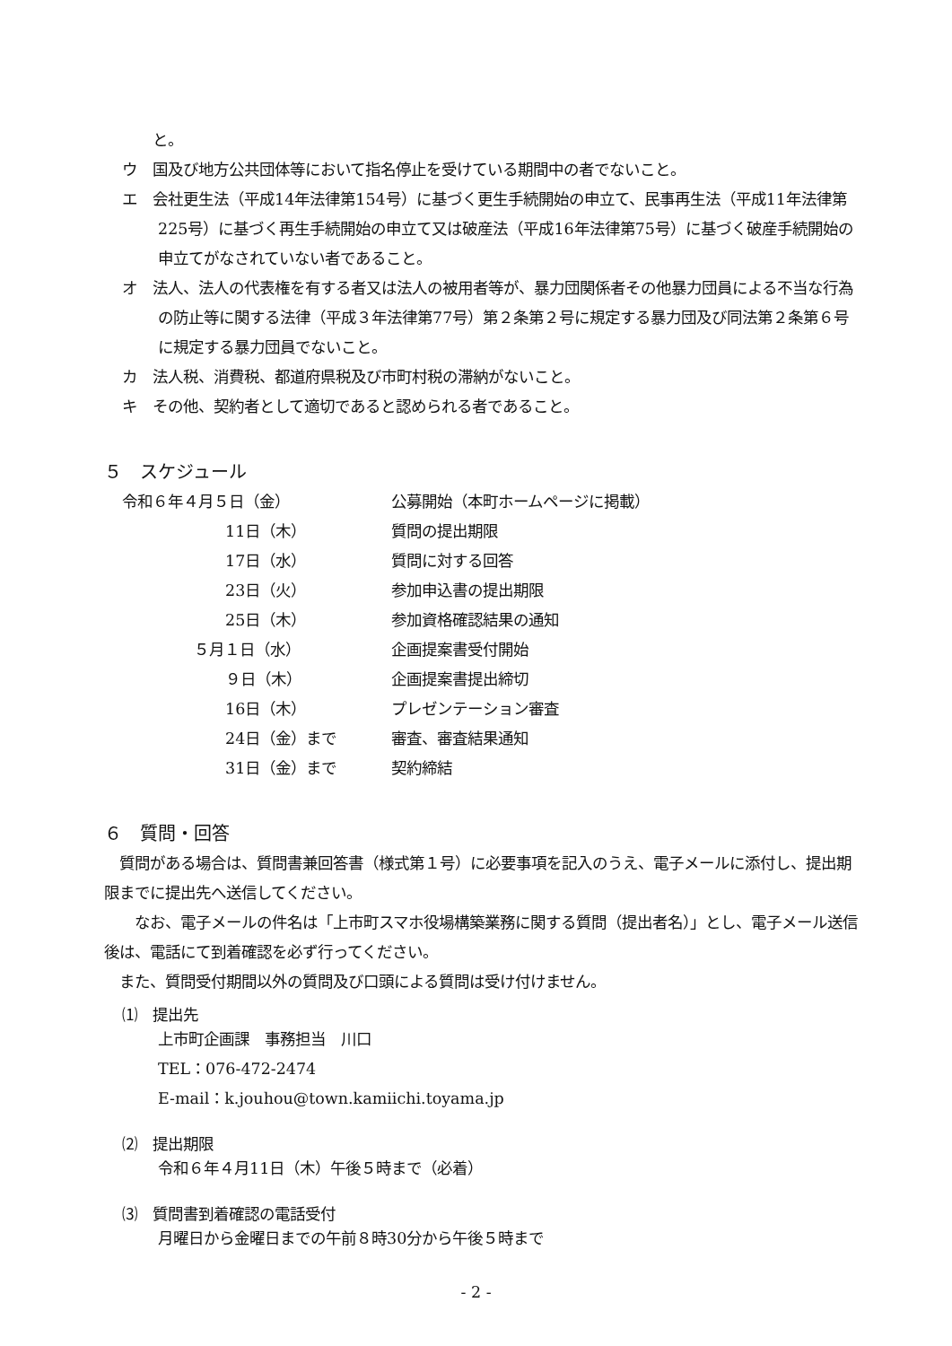と。
ウ　国及び地方公共団体等において指名停止を受けている期間中の者でないこと。
エ　会社更生法（平成14年法律第154号）に基づく更生手続開始の申立て、民事再生法（平成11年法律第225号）に基づく再生手続開始の申立て又は破産法（平成16年法律第75号）に基づく破産手続開始の申立てがなされていない者であること。
オ　法人、法人の代表権を有する者又は法人の被用者等が、暴力団関係者その他暴力団員による不当な行為の防止等に関する法律（平成３年法律第77号）第２条第２号に規定する暴力団及び同法第２条第６号に規定する暴力団員でないこと。
カ　法人税、消費税、都道府県税及び市町村税の滞納がないこと。
キ　その他、契約者として適切であると認められる者であること。
５　スケジュール
| 令和６年４月５日（金） | 公募開始（本町ホームページに掲載） |
| 11日（木） | 質問の提出期限 |
| 17日（水） | 質問に対する回答 |
| 23日（火） | 参加申込書の提出期限 |
| 25日（木） | 参加資格確認結果の通知 |
| ５月１日（水） | 企画提案書受付開始 |
| ９日（木） | 企画提案書提出締切 |
| 16日（木） | プレゼンテーション審査 |
| 24日（金）まで | 審査、審査結果通知 |
| 31日（金）まで | 契約締結 |
６　質問・回答
　質問がある場合は、質問書兼回答書（様式第１号）に必要事項を記入のうえ、電子メールに添付し、提出期限までに提出先へ送信してください。
　　なお、電子メールの件名は「上市町スマホ役場構築業務に関する質問（提出者名）」とし、電子メール送信後は、電話にて到着確認を必ず行ってください。
　また、質問受付期間以外の質問及び口頭による質問は受け付けません。
⑴　提出先
上市町企画課　事務担当　川口
TEL：076-472-2474
E-mail：k.jouhou@town.kamiichi.toyama.jp
⑵　提出期限
令和６年４月11日（木）午後５時まで（必着）
⑶　質問書到着確認の電話受付
月曜日から金曜日までの午前８時30分から午後５時まで
- 2 -